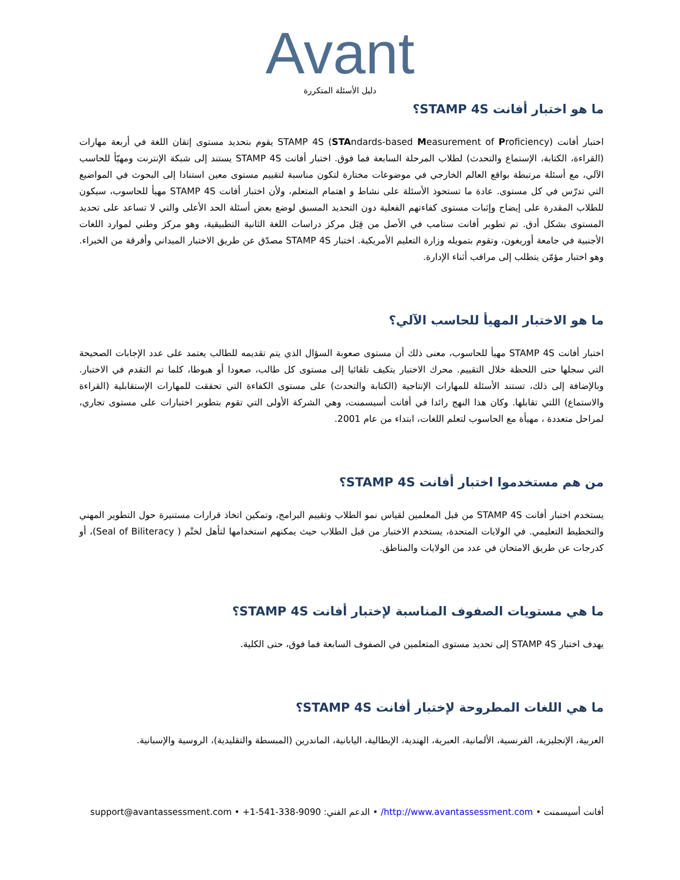Avant
دليل الأسئلة المتكررة
ما هو اختبار أفانت STAMP 4S؟
اختبار أفانت STAMP 4S (STAndards-based Measurement of Proficiency) يقوم بتحديد مستوى إتقان اللغة في أربعة مهارات (القراءة، الكتابة، الإستماع والتحدث) لطلاب المرحلة السابعة فما فوق. اختبار أفانت STAMP 4S يستند إلى شبكة الإنترنت ومهيّأ للحاسب الآلي، مع أسئلة مرتبطة بواقع العالم الخارجي في موضوعات مختارة لتكون مناسبة لتقييم مستوى معين استنادا إلى البحوث في المواضيع التي تدرّس في كل مستوى. عادة ما تستحوذ الأسئلة على نشاط و اهتمام المتعلم، ولأن اختبار أفانت STAMP 4S مهيأ للحاسوب، سيكون للطلاب المقدرة على إيضاح وإثبات مستوى كفاءتهم الفعلية دون التحديد المسبق لوضع بعض أسئلة الحد الأعلى والتي لا تساعد على تحديد المستوى بشكل أدق. تم تطوير أفانت ستامب في الأصل من قِبَل مركز دراسات اللغة الثانية التطبيقية، وهو مركز وطني لموارد اللغات الأجنبية في جامعة أوريغون، وتقوم بتمويله وزارة التعليم الأمريكية. اختبار STAMP 4S مصدّق عن طريق الاختبار الميداني وأفرقة من الخبراء. وهو اختبار مؤمّن يتطلب إلى مراقب أثناء الإدارة.
ما هو الاختبار المهيأ للحاسب الآلي؟
اختبار أفانت STAMP 4S مهيأ للحاسوب، معنى ذلك أن مستوى صعوبة السؤال الذي يتم تقديمه للطالب يعتمد على عدد الإجابات الصحيحة التي سجلها حتى اللحظة خلال التقييم. محرك الاختبار يتكيف تلقائيا إلى مستوى كل طالب، صعودا أو هبوطا، كلما تم التقدم في الاختبار. وبالإضافة إلى ذلك، تستند الأسئلة للمهارات الإنتاجية (الكتابة والتحدث) على مستوى الكفاءة التي تحققت للمهارات الإستقابلية (القراءة والاستماع) اللتي تقابلها. وكان هذا النهج رائدا في أفانت أسيسمنت، وهي الشركة الأولى التي تقوم بتطوير اختبارات على مستوى تجاري، لمراحل متعددة ، مهيأة مع الحاسوب لتعلم اللغات، ابتداء من عام 2001.
من هم مستخدموا اختبار أفانت STAMP 4S؟
يستخدم اختبار أفانت STAMP 4S من قبل المعلمين لقياس نمو الطلاب وتقييم البرامج، وتمكين اتخاذ قرارات مستنيرة حول التطوير المهني والتخطيط التعليمي. في الولايات المتحدة، يستخدم الاختبار من قبل الطلاب حيث يمكنهم استخدامها لتأهل لختْم ( Seal of Biliteracy)، أو كدرجات عن طريق الامتحان في عدد من الولايات والمناطق.
ما هي مستويات الصفوف المناسبة لإختبار أفانت STAMP 4S؟
يهدف اختبار STAMP 4S إلى تحديد مستوى المتعلمين في الصفوف السابعة فما فوق، حتى الكلية.
ما هي اللغات المطروحة لإختبار أفانت STAMP 4S؟
العربية، الإنجليزية، الفرنسية، الألمانية، العبرية، الهندية، الإيطالية، اليابانية، الماندرين (المبسطة والتقليدية)، الروسية والإسبانية.
أفانت أسيسمنت • http://www.avantassessment.com/ • الدعم الفني: 9090-338-541-1+ • support@avantassessment.com